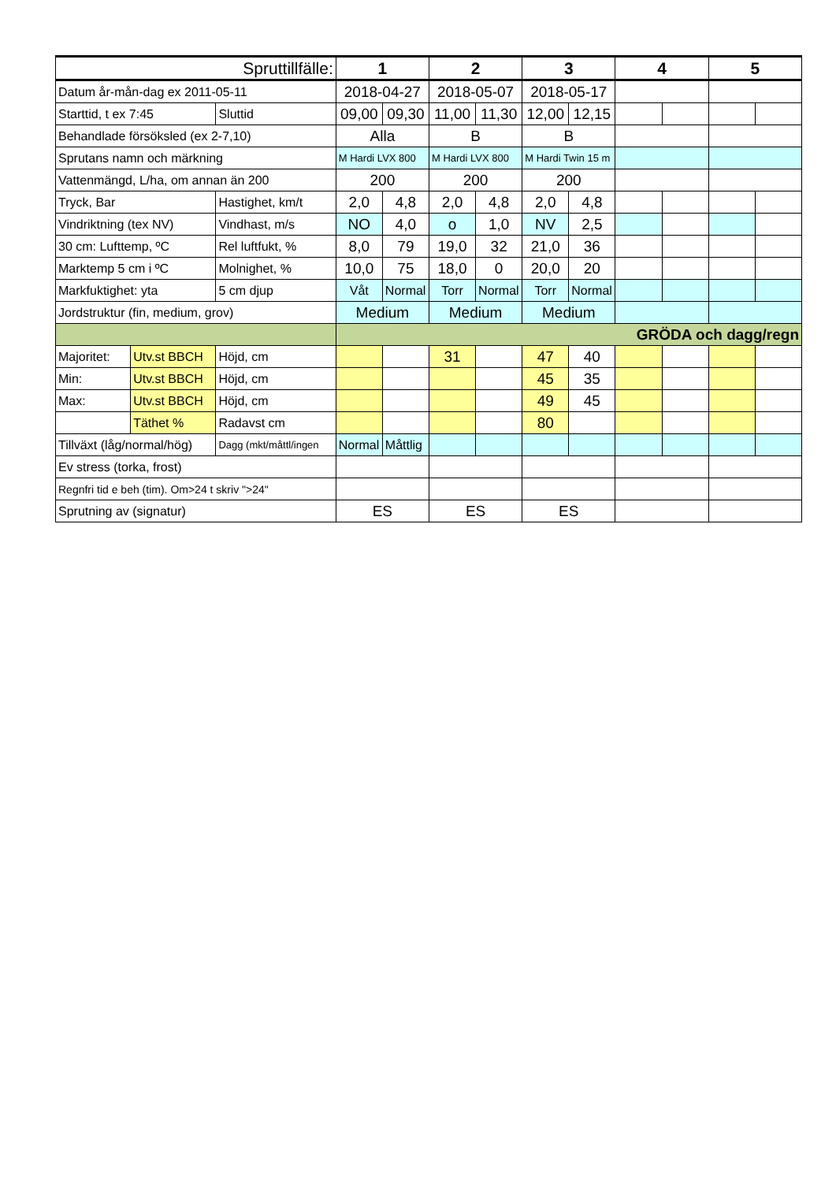| Spruttillfälle: | | | 1 | | 2 | | 3 | | 4 | | 5 | |
| --- | --- | --- | --- | --- | --- | --- | --- | --- | --- | --- | --- | --- |
| Datum år-mån-dag ex 2011-05-11 | | | 2018-04-27 | | 2018-05-07 | | 2018-05-17 | | | | | |
| Starttid, t ex 7:45 | | Sluttid | 09,00 | 09,30 | 11,00 | 11,30 | 12,00 | 12,15 | | | | |
| Behandlade försöksled (ex 2-7,10) | | | Alla | | B | | B | | | | | |
| Sprutans namn och märkning | | | M Hardi LVX 800 | | M Hardi LVX 800 | | M Hardi Twin 15 m | | | | | |
| Vattenmängd, L/ha, om annan än 200 | | | 200 | | 200 | | 200 | | | | | |
| Tryck, Bar | | Hastighet, km/t | 2,0 | 4,8 | 2,0 | 4,8 | 2,0 | 4,8 | | | | |
| Vindriktning (tex NV) | | Vindhast, m/s | NO | 4,0 | o | 1,0 | NV | 2,5 | | | | |
| 30 cm: Lufttemp, ºC | | Rel luftfukt, % | 8,0 | 79 | 19,0 | 32 | 21,0 | 36 | | | | |
| Marktemp 5 cm i ºC | | Molnighet, % | 10,0 | 75 | 18,0 | 0 | 20,0 | 20 | | | | |
| Markfuktighet: yta | | 5 cm djup | Våt | Normal | Torr | Normal | Torr | Normal | | | | |
| Jordstruktur (fin, medium, grov) | | | Medium | | Medium | | Medium | | | | | |
| | | | GRÖDA och dagg/regn | | | | | | | | | |
| Majoritet: | Utv.st BBCH | Höjd, cm | | | 31 | | 47 | 40 | | | | |
| Min: | Utv.st BBCH | Höjd, cm | | | | | 45 | 35 | | | | |
| Max: | Utv.st BBCH | Höjd, cm | | | | | 49 | 45 | | | | |
| | Täthet % | Radavst cm | | | | | 80 | | | | | |
| Tillväxt (låg/normal/hög) | | Dagg (mkt/måttl/ingen | Normal | Måttlig | | | | | | | | |
| Ev stress (torka, frost) | | | | | | | | | | | | |
| Regnfri tid e beh (tim). Om>24 t skriv ">24" | | | | | | | | | | | | |
| Sprutning av (signatur) | | | ES | | ES | | ES | | | | | |